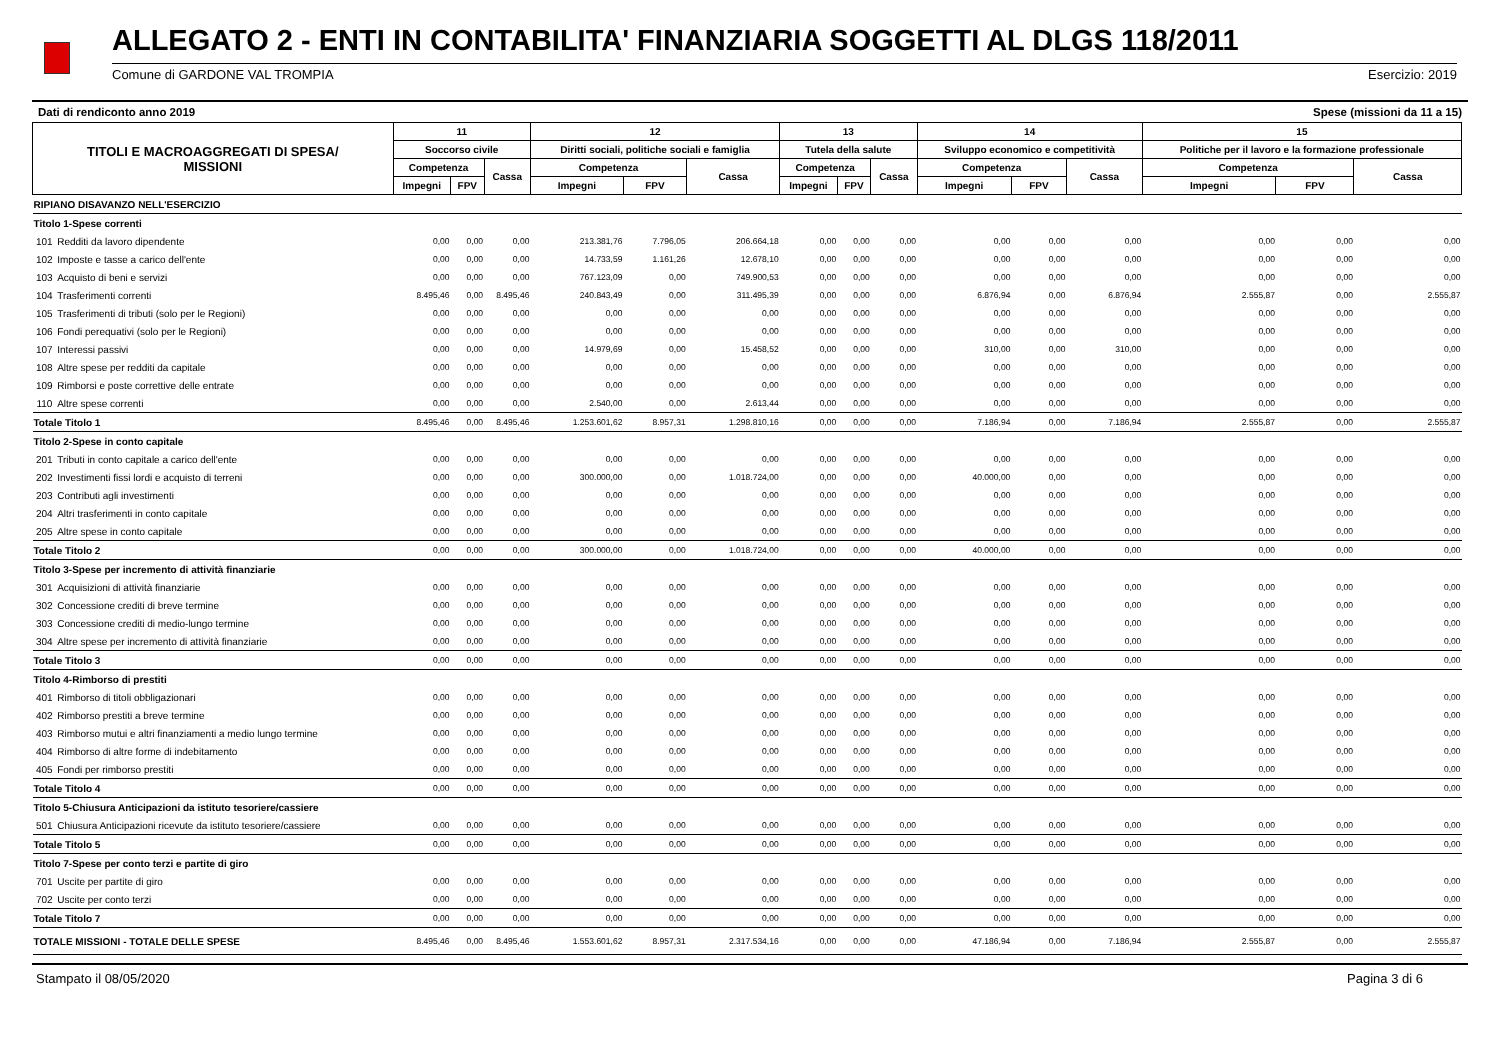ALLEGATO 2 - ENTI IN CONTABILITA' FINANZIARIA SOGGETTI AL DLGS 118/2011
Comune di GARDONE VAL TROMPIA Esercizio: 2019
Dati di rendiconto anno 2019 Spese (missioni da 11 a 15)
| TITOLI E MACROAGGREGATI DI SPESA/ MISSIONI | | 11 | | | 12 | | | 13 | | | 14 | | | 15 | | |
| --- | --- | --- | --- | --- | --- | --- | --- | --- | --- | --- | --- | --- | --- | --- | --- | --- |
| | | Soccorso civile | | | Diritti sociali, politiche sociali e famiglia | | | Tutela della salute | | | Sviluppo economico e competitività | | | Politiche per il lavoro e la formazione professionale | | |
| | | Competenza | | Cassa | Competenza | | Cassa | Competenza | | Cassa | Competenza | | Cassa | Competenza | | Cassa |
| | | Impegni | FPV | | Impegni | FPV | | Impegni | FPV | | Impegni | FPV | | Impegni | FPV | |
| RIPIANO DISAVANZO NELL'ESERCIZIO | | | | | | | | | | | | | | | | |
| Titolo 1-Spese correnti | | | | | | | | | | | | | | | | |
| 101 | Redditi da lavoro dipendente | 0,00 | 0,00 | 0,00 | 213.381,76 | 7.796,05 | 206.664,18 | 0,00 | 0,00 | 0,00 | 0,00 | 0,00 | 0,00 | 0,00 | 0,00 | 0,00 |
| 102 | Imposte e tasse a carico dell'ente | 0,00 | 0,00 | 0,00 | 14.733,59 | 1.161,26 | 12.678,10 | 0,00 | 0,00 | 0,00 | 0,00 | 0,00 | 0,00 | 0,00 | 0,00 | 0,00 |
| 103 | Acquisto di beni e servizi | 0,00 | 0,00 | 0,00 | 767.123,09 | 0,00 | 749.900,53 | 0,00 | 0,00 | 0,00 | 0,00 | 0,00 | 0,00 | 0,00 | 0,00 | 0,00 |
| 104 | Trasferimenti correnti | 8.495,46 | 0,00 | 8.495,46 | 240.843,49 | 0,00 | 311.495,39 | 0,00 | 0,00 | 0,00 | 6.876,94 | 0,00 | 6.876,94 | 2.555,87 | 0,00 | 2.555,87 |
| 105 | Trasferimenti di tributi (solo per le Regioni) | 0,00 | 0,00 | 0,00 | 0,00 | 0,00 | 0,00 | 0,00 | 0,00 | 0,00 | 0,00 | 0,00 | 0,00 | 0,00 | 0,00 | 0,00 |
| 106 | Fondi perequativi (solo per le Regioni) | 0,00 | 0,00 | 0,00 | 0,00 | 0,00 | 0,00 | 0,00 | 0,00 | 0,00 | 0,00 | 0,00 | 0,00 | 0,00 | 0,00 | 0,00 |
| 107 | Interessi passivi | 0,00 | 0,00 | 0,00 | 14.979,69 | 0,00 | 15.458,52 | 0,00 | 0,00 | 0,00 | 310,00 | 0,00 | 310,00 | 0,00 | 0,00 | 0,00 |
| 108 | Altre spese per redditi da capitale | 0,00 | 0,00 | 0,00 | 0,00 | 0,00 | 0,00 | 0,00 | 0,00 | 0,00 | 0,00 | 0,00 | 0,00 | 0,00 | 0,00 | 0,00 |
| 109 | Rimborsi e poste correttive delle entrate | 0,00 | 0,00 | 0,00 | 0,00 | 0,00 | 0,00 | 0,00 | 0,00 | 0,00 | 0,00 | 0,00 | 0,00 | 0,00 | 0,00 | 0,00 |
| 110 | Altre spese correnti | 0,00 | 0,00 | 0,00 | 2.540,00 | 0,00 | 2.613,44 | 0,00 | 0,00 | 0,00 | 0,00 | 0,00 | 0,00 | 0,00 | 0,00 | 0,00 |
| Totale Titolo 1 | | 8.495,46 | 0,00 | 8.495,46 | 1.253.601,62 | 8.957,31 | 1.298.810,16 | 0,00 | 0,00 | 0,00 | 7.186,94 | 0,00 | 7.186,94 | 2.555,87 | 0,00 | 2.555,87 |
| Titolo 2-Spese in conto capitale | | | | | | | | | | | | | | | | |
| 201 | Tributi in conto capitale a carico dell'ente | 0,00 | 0,00 | 0,00 | 0,00 | 0,00 | 0,00 | 0,00 | 0,00 | 0,00 | 0,00 | 0,00 | 0,00 | 0,00 | 0,00 | 0,00 |
| 202 | Investimenti fissi lordi e acquisto di terreni | 0,00 | 0,00 | 0,00 | 300.000,00 | 0,00 | 1.018.724,00 | 0,00 | 0,00 | 0,00 | 40.000,00 | 0,00 | 0,00 | 0,00 | 0,00 | 0,00 |
| 203 | Contributi agli investimenti | 0,00 | 0,00 | 0,00 | 0,00 | 0,00 | 0,00 | 0,00 | 0,00 | 0,00 | 0,00 | 0,00 | 0,00 | 0,00 | 0,00 | 0,00 |
| 204 | Altri trasferimenti in conto capitale | 0,00 | 0,00 | 0,00 | 0,00 | 0,00 | 0,00 | 0,00 | 0,00 | 0,00 | 0,00 | 0,00 | 0,00 | 0,00 | 0,00 | 0,00 |
| 205 | Altre spese in conto capitale | 0,00 | 0,00 | 0,00 | 0,00 | 0,00 | 0,00 | 0,00 | 0,00 | 0,00 | 0,00 | 0,00 | 0,00 | 0,00 | 0,00 | 0,00 |
| Totale Titolo 2 | | 0,00 | 0,00 | 0,00 | 300.000,00 | 0,00 | 1.018.724,00 | 0,00 | 0,00 | 0,00 | 40.000,00 | 0,00 | 0,00 | 0,00 | 0,00 | 0,00 |
| Titolo 3-Spese per incremento di attività finanziarie | | | | | | | | | | | | | | | | |
| 301 | Acquisizioni di attività finanziarie | 0,00 | 0,00 | 0,00 | 0,00 | 0,00 | 0,00 | 0,00 | 0,00 | 0,00 | 0,00 | 0,00 | 0,00 | 0,00 | 0,00 | 0,00 |
| 302 | Concessione crediti di breve termine | 0,00 | 0,00 | 0,00 | 0,00 | 0,00 | 0,00 | 0,00 | 0,00 | 0,00 | 0,00 | 0,00 | 0,00 | 0,00 | 0,00 | 0,00 |
| 303 | Concessione crediti di medio-lungo termine | 0,00 | 0,00 | 0,00 | 0,00 | 0,00 | 0,00 | 0,00 | 0,00 | 0,00 | 0,00 | 0,00 | 0,00 | 0,00 | 0,00 | 0,00 |
| 304 | Altre spese per incremento di attività finanziarie | 0,00 | 0,00 | 0,00 | 0,00 | 0,00 | 0,00 | 0,00 | 0,00 | 0,00 | 0,00 | 0,00 | 0,00 | 0,00 | 0,00 | 0,00 |
| Totale Titolo 3 | | 0,00 | 0,00 | 0,00 | 0,00 | 0,00 | 0,00 | 0,00 | 0,00 | 0,00 | 0,00 | 0,00 | 0,00 | 0,00 | 0,00 | 0,00 |
| Titolo 4-Rimborso di prestiti | | | | | | | | | | | | | | | | |
| 401 | Rimborso di titoli obbligazionari | 0,00 | 0,00 | 0,00 | 0,00 | 0,00 | 0,00 | 0,00 | 0,00 | 0,00 | 0,00 | 0,00 | 0,00 | 0,00 | 0,00 | 0,00 |
| 402 | Rimborso prestiti a breve termine | 0,00 | 0,00 | 0,00 | 0,00 | 0,00 | 0,00 | 0,00 | 0,00 | 0,00 | 0,00 | 0,00 | 0,00 | 0,00 | 0,00 | 0,00 |
| 403 | Rimborso mutui e altri finanziamenti a medio lungo termine | 0,00 | 0,00 | 0,00 | 0,00 | 0,00 | 0,00 | 0,00 | 0,00 | 0,00 | 0,00 | 0,00 | 0,00 | 0,00 | 0,00 | 0,00 |
| 404 | Rimborso di altre forme di indebitamento | 0,00 | 0,00 | 0,00 | 0,00 | 0,00 | 0,00 | 0,00 | 0,00 | 0,00 | 0,00 | 0,00 | 0,00 | 0,00 | 0,00 | 0,00 |
| 405 | Fondi per rimborso prestiti | 0,00 | 0,00 | 0,00 | 0,00 | 0,00 | 0,00 | 0,00 | 0,00 | 0,00 | 0,00 | 0,00 | 0,00 | 0,00 | 0,00 | 0,00 |
| Totale Titolo 4 | | 0,00 | 0,00 | 0,00 | 0,00 | 0,00 | 0,00 | 0,00 | 0,00 | 0,00 | 0,00 | 0,00 | 0,00 | 0,00 | 0,00 | 0,00 |
| Titolo 5-Chiusura Anticipazioni da istituto tesoriere/cassiere | | | | | | | | | | | | | | | | |
| 501 | Chiusura Anticipazioni ricevute da istituto tesoriere/cassiere | 0,00 | 0,00 | 0,00 | 0,00 | 0,00 | 0,00 | 0,00 | 0,00 | 0,00 | 0,00 | 0,00 | 0,00 | 0,00 | 0,00 | 0,00 |
| Totale Titolo 5 | | 0,00 | 0,00 | 0,00 | 0,00 | 0,00 | 0,00 | 0,00 | 0,00 | 0,00 | 0,00 | 0,00 | 0,00 | 0,00 | 0,00 | 0,00 |
| Titolo 7-Spese per conto terzi e partite di giro | | | | | | | | | | | | | | | | |
| 701 | Uscite per partite di giro | 0,00 | 0,00 | 0,00 | 0,00 | 0,00 | 0,00 | 0,00 | 0,00 | 0,00 | 0,00 | 0,00 | 0,00 | 0,00 | 0,00 | 0,00 |
| 702 | Uscite per conto terzi | 0,00 | 0,00 | 0,00 | 0,00 | 0,00 | 0,00 | 0,00 | 0,00 | 0,00 | 0,00 | 0,00 | 0,00 | 0,00 | 0,00 | 0,00 |
| Totale Titolo 7 | | 0,00 | 0,00 | 0,00 | 0,00 | 0,00 | 0,00 | 0,00 | 0,00 | 0,00 | 0,00 | 0,00 | 0,00 | 0,00 | 0,00 | 0,00 |
| TOTALE MISSIONI - TOTALE DELLE SPESE | | 8.495,46 | 0,00 | 8.495,46 | 1.553.601,62 | 8.957,31 | 2.317.534,16 | 0,00 | 0,00 | 0,00 | 47.186,94 | 0,00 | 7.186,94 | 2.555,87 | 0,00 | 2.555,87 |
Stampato il 08/05/2020 Pagina 3 di 6